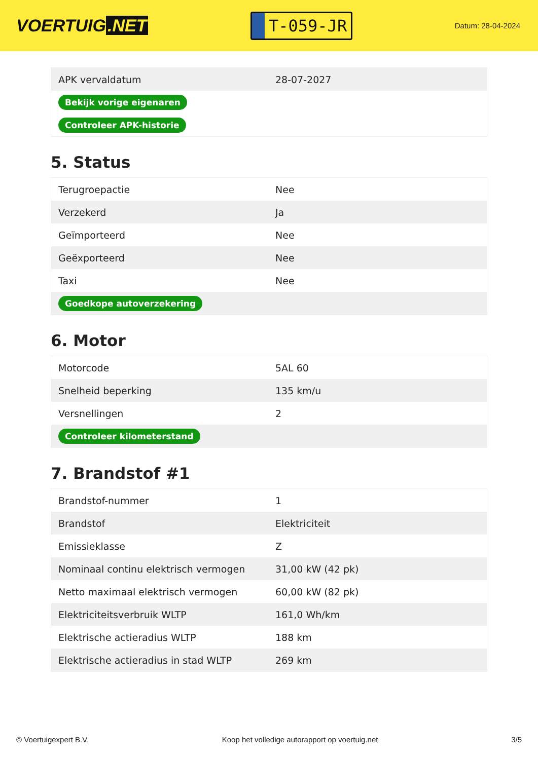VOERTUIG.NET
T-059-JR
Datum: 28-04-2024
| APK vervaldatum | 28-07-2027 |
| Bekijk vorige eigenaren | |
| Controleer APK-historie | |
5. Status
| Terugroepactie | Nee |
| Verzekerd | Ja |
| Geïmporteerd | Nee |
| Geëxporteerd | Nee |
| Taxi | Nee |
| Goedkope autoverzekering | |
6. Motor
| Motorcode | 5AL 60 |
| Snelheid beperking | 135 km/u |
| Versnellingen | 2 |
| Controleer kilometerstand | |
7. Brandstof #1
| Brandstof-nummer | 1 |
| Brandstof | Elektriciteit |
| Emissieklasse | Z |
| Nominaal continu elektrisch vermogen | 31,00 kW (42 pk) |
| Netto maximaal elektrisch vermogen | 60,00 kW (82 pk) |
| Elektriciteitsverbruik WLTP | 161,0 Wh/km |
| Elektrische actieradius WLTP | 188 km |
| Elektrische actieradius in stad WLTP | 269 km |
© Voertuigexpert B.V. Koop het volledige autorapport op voertuig.net 3/5